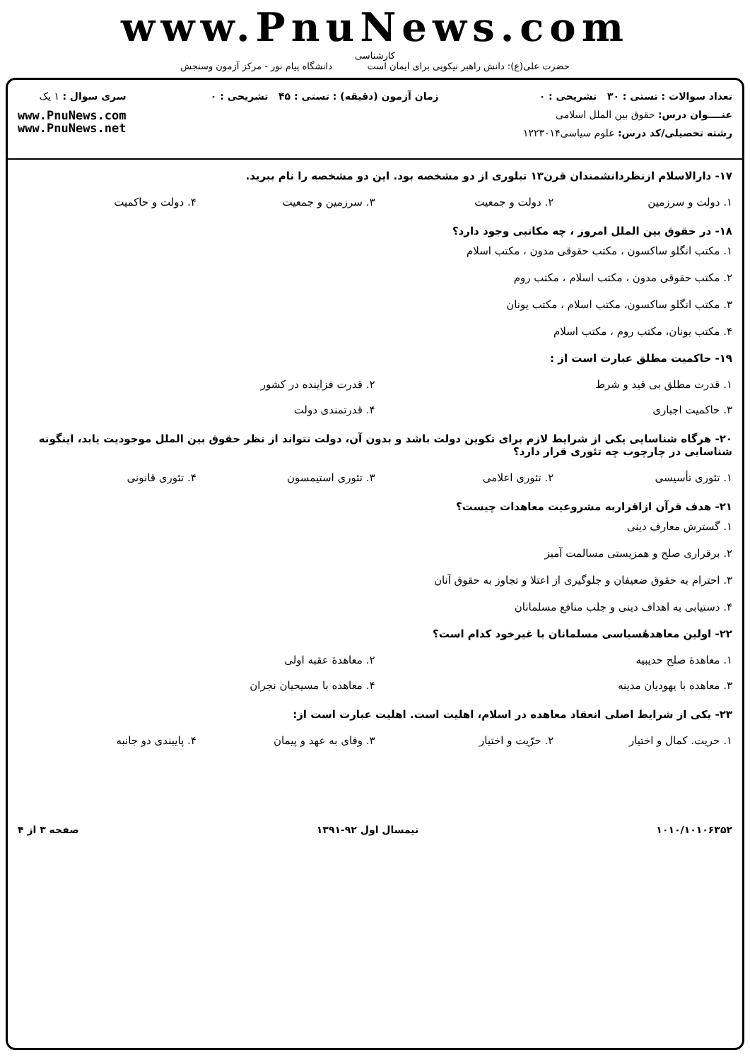www.PnuNews.com
کارشناسی
حضرت علی(ع): دانش راهبر نیکویی برای ایمان است دانشگاه پیام نور - مرکز آزمون وسنجش
تعداد سوالات : تستی : ۳۰ تشریحی : ۰
عنــــوان درس: حقوق بین الملل اسلامی
رشته تحصیلی/کد درس: علوم سیاسی۱۲۲۳۰۱۴
زمان آزمون (دقیقه) : تستی : ۴۵ تشریحی : ۰
سری سوال : ۱ یک
www.PnuNews.com
www.PnuNews.net
۱۷- دارالاسلام ازنظردانشمندان قرن۱۳ تبلوری از دو مشخصه بود. این دو مشخصه را نام ببرید.
| ۱. دولت و سرزمین | ۲. دولت و جمعیت | ۳. سرزمین و جمعیت | ۴. دولت و حاکمیت |
۱۸- در حقوق بین الملل امروز ، چه مکاتبی وجود دارد؟
۱. مکتب انگلو ساکسون ، مکتب حقوقی مدون ، مکتب اسلام
۲. مکتب حقوقی مدون ، مکتب اسلام ، مکتب روم
۳. مکتب انگلو ساکسون، مکتب اسلام ، مکتب یونان
۴. مکتب یونان، مکتب روم ، مکتب اسلام
۱۹- حاکمیت مطلق عبارت است از :
| ۱. قدرت مطلق بی قید و شرط | ۲. قدرت فزاینده در کشور |
| ۳. حاکمیت اجباری | ۴. قدرتمندی دولت |
۲۰- هرگاه شناسایی یکی از شرایط لازم برای تکوین دولت باشد و بدون آن، دولت نتواند از نظر حقوق بین الملل موجودیت یابد، اینگونه شناسایی در چارچوب چه تئوری قرار دارد؟
| ۱. تئوری تأسیسی | ۲. تئوری اعلامی | ۳. تئوری استیمسون | ۴. تئوری قانونی |
۲۱- هدف قرآن ازاقراربه مشروعیت معاهدات چیست؟
۱. گسترش معارف دینی
۲. برقراری صلح و همزیستی مسالمت آمیز
۳. احترام به حقوق ضعیفان و جلوگیری از اعتلا و تجاوز به حقوق آنان
۴. دستیابی به اهداف دینی و جلب منافع مسلمانان
۲۲- اولین معاهدهٔسیاسی مسلمانان با غیرخود کدام است؟
| ۱. معاهدهٔ صلح حدیبیه | ۲. معاهدهٔ عقبه اولی |
| ۳. معاهده با یهودیان مدینه | ۴. معاهده با مسیحیان نجران |
۲۳- یکی از شرایط اصلی انعقاد معاهده در اسلام، اهلیت است. اهلیت عبارت است از:
| ۱. حریت. کمال و اختیار | ۲. حرّیت و اختیار | ۳. وفای به عهد و پیمان | ۴. پایبندی دو جانبه |
۱۰۱۰/۱۰۱۰۶۳۵۲ نیمسال اول ۹۲-۱۳۹۱ صفحه ۳ از ۴